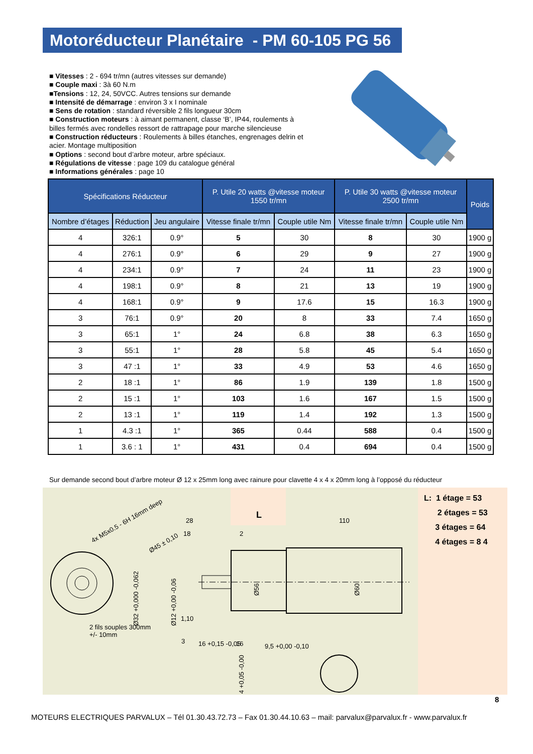Motoréducteur Planétaire - PM 60-105 PG 56
■ Vitesses : 2 - 694 tr/mn (autres vitesses sur demande)
■ Couple maxi : 3à 60 N.m
■Tensions : 12, 24, 50VCC. Autres tensions sur demande
■ Intensité de démarrage : environ 3 x I nominale
■ Sens de rotation : standard réversible 2 fils longueur 30cm
■ Construction moteurs : à aimant permanent, classe ‘B’, IP44, roulements à billes fermés avec rondelles ressort de rattrapage pour marche silencieuse
■ Construction réducteurs : Roulements à billes étanches, engrenages delrin et acier. Montage multiposition
■ Options : second bout d’arbre moteur, arbre spéciaux.
■ Régulations de vitesse : page 109 du catalogue général
■ Informations générales : page 10
| Spécifications Réducteur | | | P. Utile 20 watts @vitesse moteur 1550 tr/mn | | P. Utile 30 watts @vitesse moteur 2500 tr/mn | | Poids |
| --- | --- | --- | --- | --- | --- | --- | --- |
| Nombre d’étages | Réduction | Jeu angulaire | Vitesse finale tr/mn | Couple utile Nm | Vitesse finale tr/mn | Couple utile Nm | |
| 4 | 326:1 | 0.9° | 5 | 30 | 8 | 30 | 1900 g |
| 4 | 276:1 | 0.9° | 6 | 29 | 9 | 27 | 1900 g |
| 4 | 234:1 | 0.9° | 7 | 24 | 11 | 23 | 1900 g |
| 4 | 198:1 | 0.9° | 8 | 21 | 13 | 19 | 1900 g |
| 4 | 168:1 | 0.9° | 9 | 17.6 | 15 | 16.3 | 1900 g |
| 3 | 76:1 | 0.9° | 20 | 8 | 33 | 7.4 | 1650 g |
| 3 | 65:1 | 1° | 24 | 6.8 | 38 | 6.3 | 1650 g |
| 3 | 55:1 | 1° | 28 | 5.8 | 45 | 5.4 | 1650 g |
| 3 | 47 :1 | 1° | 33 | 4.9 | 53 | 4.6 | 1650 g |
| 2 | 18 :1 | 1° | 86 | 1.9 | 139 | 1.8 | 1500 g |
| 2 | 15 :1 | 1° | 103 | 1.6 | 167 | 1.5 | 1500 g |
| 2 | 13 :1 | 1° | 119 | 1.4 | 192 | 1.3 | 1500 g |
| 1 | 4.3 :1 | 1° | 365 | 0.44 | 588 | 0.4 | 1500 g |
| 1 | 3.6 : 1 | 1° | 431 | 0.4 | 694 | 0.4 | 1500 g |
Sur demande second bout d’arbre moteur Ø 12 x 25mm long avec rainure pour clavette 4 x 4 x 20mm long à l’opposé du réducteur
28
18
2
110
L
1,10
16 +0,15 -0,05
16
9,5 +0,00 -0,10
4x M5x0.5 - 6H 16mm deep
Ø45 ± 0,10
Ø32 +0,000 -0,062
Ø12 +0,00 -0,06
Ø56
Ø60
4 +0,05 -0,00
3
2 fils souples 300mm
+/- 10mm
L: 1 étage = 53
2 étages = 53
3 étages = 64
4 étages = 8 4
8
MOTEURS ELECTRIQUES PARVALUX – Tél 01.30.43.72.73 – Fax 01.30.44.10.63 – mail: parvalux@parvalux.fr - www.parvalux.fr